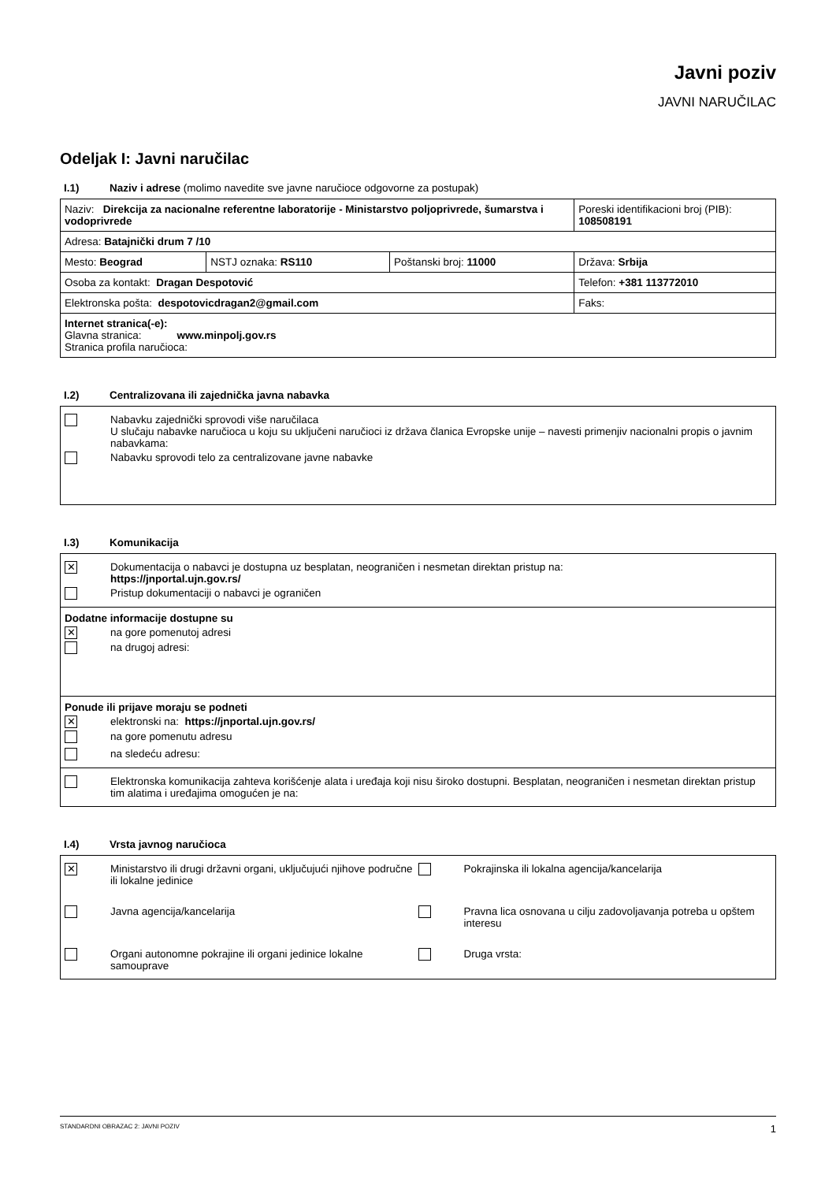Javni poziv
JAVNI NARUČILAC
Odeljak I: Javni naručilac
I.1) Naziv i adrese (molimo navedite sve javne naručioce odgovorne za postupak)
| Naziv: Direkcija za nacionalne referentne laboratorije - Ministarstvo poljoprivrede, šumarstva i vodoprivrede | | | Poreski identifikacioni broj (PIB): 108508191 |
| Adresa: Batajnički drum 7 /10 | | | |
| Mesto: Beograd | NSTJ oznaka: RS110 | Poštanski broj: 11000 | Država: Srbija |
| Osoba za kontakt: Dragan Despotović | | | Telefon: +381 113772010 |
| Elektronska pošta: despotovicdragan2@gmail.com | | | Faks: |
| Internet stranica(-e): Glavna stranica: www.minpolj.gov.rs Stranica profila naručioca: | | | |
I.2) Centralizovana ili zajednička javna nabavka
Nabavku zajednički sprovodi više naručilaca
U slučaju nabavke naručioca u koju su uključeni naručioci iz država članica Evropske unije – navesti primenjiv nacionalni propis o javnim nabavkama:
Nabavku sprovodi telo za centralizovane javne nabavke
I.3) Komunikacija
✕ Dokumentacija o nabavci je dostupna uz besplatan, neograničen i nesmetan direktan pristup na:
https://jnportal.ujn.gov.rs/
Pristup dokumentaciji o nabavci je ograničen
Dodatne informacije dostupne su
✕ na gore pomenutoj adresi
na drugoj adresi:
Ponude ili prijave moraju se podneti
✕ elektronski na: https://jnportal.ujn.gov.rs/
na gore pomenutu adresu
na sledeću adresu:
Elektronska komunikacija zahteva korišćenje alata i uređaja koji nisu široko dostupni. Besplatan, neograničen i nesmetan direktan pristup tim alatima i uređajima omogućen je na:
I.4) Vrsta javnog naručioca
✕ Ministarstvo ili drugi državni organi, uključujući njihove područne ili lokalne jedinice
Pokrajinska ili lokalna agencija/kancelarija
Javna agencija/kancelarija
Pravna lica osnovana u cilju zadovoljavanja potreba u opštem interesu
Organi autonomne pokrajine ili organi jedinice lokalne samouprave
Druga vrsta:
STANDARDNI OBRAZAC 2: JAVNI POZIV 1